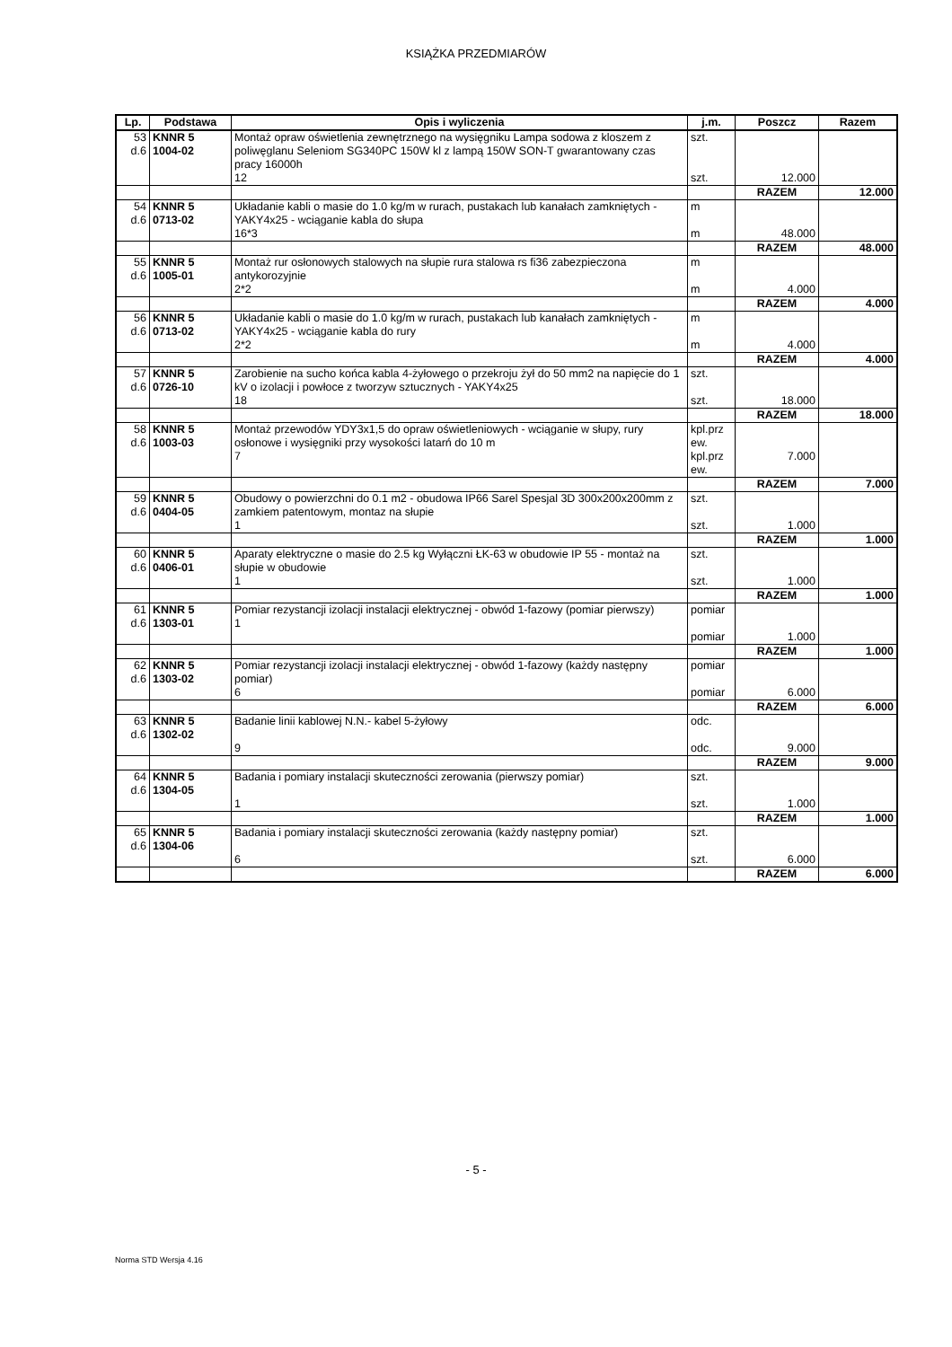KSIĄŻKA PRZEDMIARÓW
| Lp. | Podstawa | Opis i wyliczenia | j.m. | Poszcz | Razem |
| --- | --- | --- | --- | --- | --- |
| 53 d.6 | KNNR 5 1004-02 | Montaż opraw oświetlenia zewnętrznego na wysięgniku Lampa sodowa z kloszem z poliwęglanu Seleniom SG340PC 150W kl z lampą 150W SON-T gwarantowany czas pracy 16000h 12 | szt. szt. | 12.000 | |
| | | | | RAZEM | 12.000 |
| 54 d.6 | KNNR 5 0713-02 | Układanie kabli o masie do 1.0 kg/m w rurach, pustakach lub kanałach zamkniętych - YAKY4x25 - wciąganie kabla do słupa 16*3 | m m | 48.000 | |
| | | | | RAZEM | 48.000 |
| 55 d.6 | KNNR 5 1005-01 | Montaż rur osłonowych stalowych na słupie rura stalowa rs fi36 zabezpieczona antykorozyjnie 2*2 | m m | 4.000 | |
| | | | | RAZEM | 4.000 |
| 56 d.6 | KNNR 5 0713-02 | Układanie kabli o masie do 1.0 kg/m w rurach, pustakach lub kanałach zamkniętych - YAKY4x25 - wciąganie kabla do rury 2*2 | m m | 4.000 | |
| | | | | RAZEM | 4.000 |
| 57 d.6 | KNNR 5 0726-10 | Zarobienie na sucho końca kabla 4-żyłowego o przekroju żył do 50 mm2 na napięcie do 1 kV o izolacji i powłoce z tworzyw sztucznych - YAKY4x25 18 | szt. szt. | 18.000 | |
| | | | | RAZEM | 18.000 |
| 58 d.6 | KNNR 5 1003-03 | Montaż przewodów YDY3x1,5 do opraw oświetleniowych - wciąganie w słupy, rury osłonowe i wysięgniki przy wysokości latarń do 10 m 7 | kpl.prz ew. kpl.prz ew. | 7.000 | |
| | | | | RAZEM | 7.000 |
| 59 d.6 | KNNR 5 0404-05 | Obudowy o powierzchni do 0.1 m2 - obudowa IP66 Sarel Spesjal 3D 300x200x200mm z zamkiem patentowym, montaz na słupie 1 | szt. szt. | 1.000 | |
| | | | | RAZEM | 1.000 |
| 60 d.6 | KNNR 5 0406-01 | Aparaty elektryczne o masie do 2.5 kg Wyłączni ŁK-63 w obudowie IP 55 - montaż na słupie w obudowie 1 | szt. szt. | 1.000 | |
| | | | | RAZEM | 1.000 |
| 61 d.6 | KNNR 5 1303-01 | Pomiar rezystancji izolacji instalacji elektrycznej - obwód 1-fazowy (pomiar pierwszy) 1 | pomiar pomiar | 1.000 | |
| | | | | RAZEM | 1.000 |
| 62 d.6 | KNNR 5 1303-02 | Pomiar rezystancji izolacji instalacji elektrycznej - obwód 1-fazowy (każdy następny pomiar) 6 | pomiar pomiar | 6.000 | |
| | | | | RAZEM | 6.000 |
| 63 d.6 | KNNR 5 1302-02 | Badanie linii kablowej N.N.- kabel 5-żyłowy 9 | odc. odc. | 9.000 | |
| | | | | RAZEM | 9.000 |
| 64 d.6 | KNNR 5 1304-05 | Badania i pomiary instalacji skuteczności zerowania (pierwszy pomiar) 1 | szt. szt. | 1.000 | |
| | | | | RAZEM | 1.000 |
| 65 d.6 | KNNR 5 1304-06 | Badania i pomiary instalacji skuteczności zerowania (każdy następny pomiar) 6 | szt. szt. | 6.000 | |
| | | | | RAZEM | 6.000 |
- 5 -
Norma STD Wersja 4.16